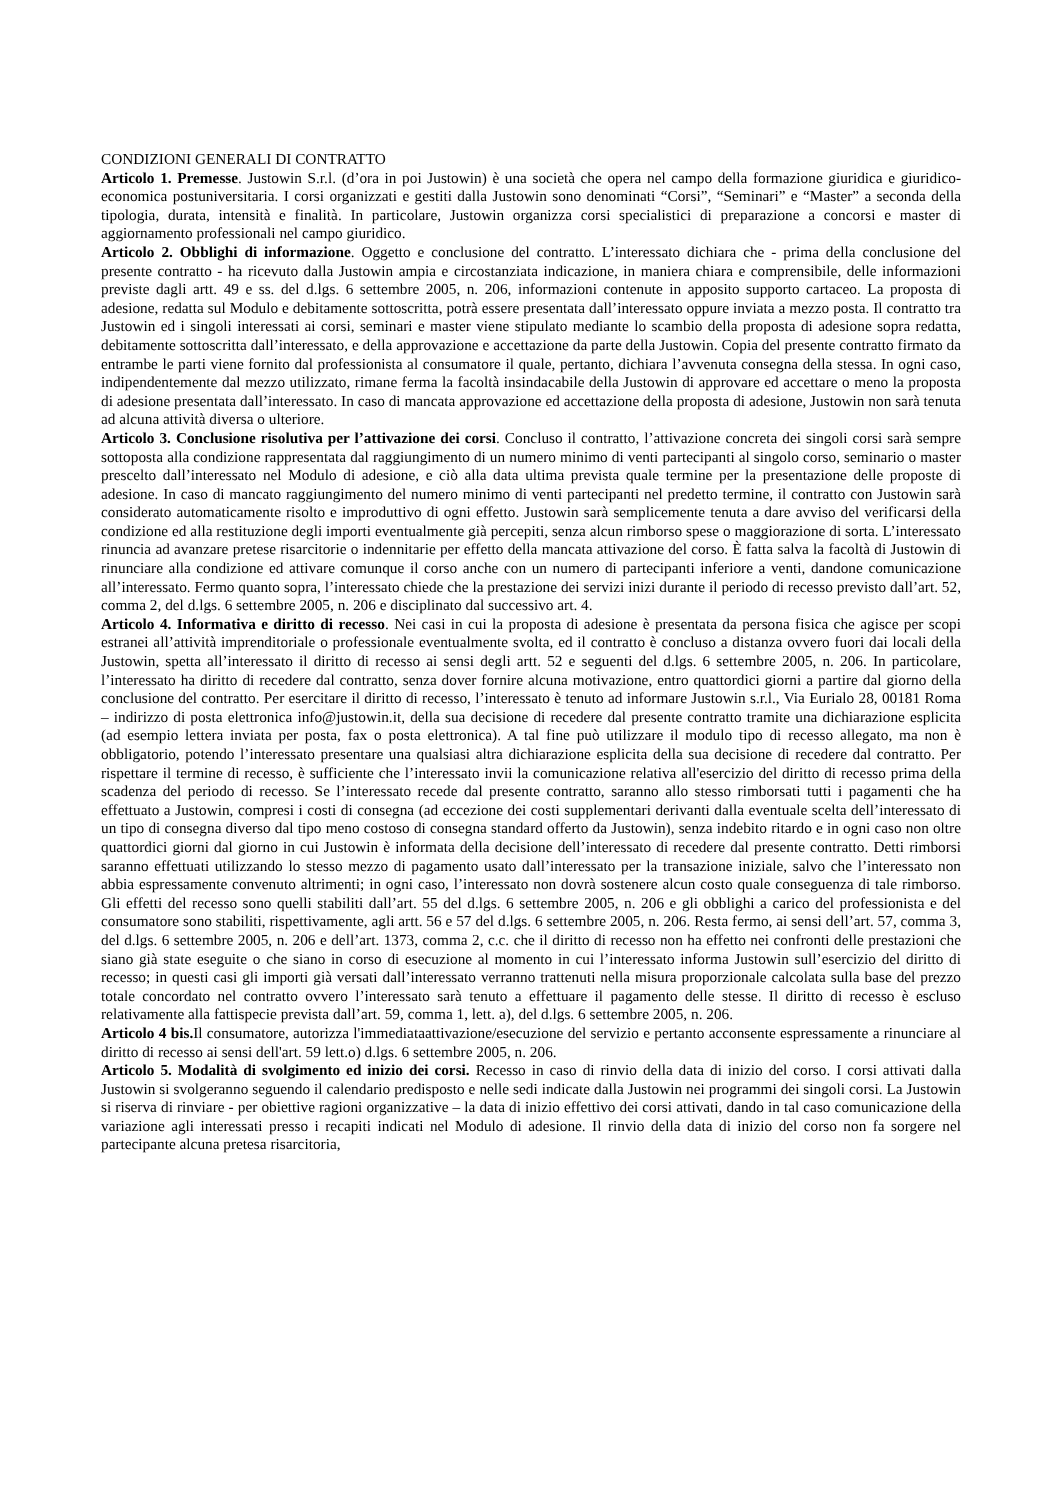CONDIZIONI GENERALI DI CONTRATTO
Articolo 1. Premesse. Justowin S.r.l. (d’ora in poi Justowin) è una società che opera nel campo della formazione giuridica e giuridico-economica postuniversitaria. I corsi organizzati e gestiti dalla Justowin sono denominati “Corsi”, “Seminari” e “Master” a seconda della tipologia, durata, intensità e finalità. In particolare, Justowin organizza corsi specialistici di preparazione a concorsi e master di aggiornamento professionali nel campo giuridico.
Articolo 2. Obblighi di informazione. Oggetto e conclusione del contratto. L’interessato dichiara che - prima della conclusione del presente contratto - ha ricevuto dalla Justowin ampia e circostanziata indicazione, in maniera chiara e comprensibile, delle informazioni previste dagli artt. 49 e ss. del d.lgs. 6 settembre 2005, n. 206, informazioni contenute in apposito supporto cartaceo. La proposta di adesione, redatta sul Modulo e debitamente sottoscritta, potrà essere presentata dall’interessato oppure inviata a mezzo posta. Il contratto tra Justowin ed i singoli interessati ai corsi, seminari e master viene stipulato mediante lo scambio della proposta di adesione sopra redatta, debitamente sottoscritta dall’interessato, e della approvazione e accettazione da parte della Justowin. Copia del presente contratto firmato da entrambe le parti viene fornito dal professionista al consumatore il quale, pertanto, dichiara l’avvenuta consegna della stessa. In ogni caso, indipendentemente dal mezzo utilizzato, rimane ferma la facoltà insindacabile della Justowin di approvare ed accettare o meno la proposta di adesione presentata dall’interessato. In caso di mancata approvazione ed accettazione della proposta di adesione, Justowin non sarà tenuta ad alcuna attività diversa o ulteriore.
Articolo 3. Conclusione risolutiva per l’attivazione dei corsi. Concluso il contratto, l’attivazione concreta dei singoli corsi sarà sempre sottoposta alla condizione rappresentata dal raggiungimento di un numero minimo di venti partecipanti al singolo corso, seminario o master prescelto dall’interessato nel Modulo di adesione, e ciò alla data ultima prevista quale termine per la presentazione delle proposte di adesione. In caso di mancato raggiungimento del numero minimo di venti partecipanti nel predetto termine, il contratto con Justowin sarà considerato automaticamente risolto e improduttivo di ogni effetto. Justowin sarà semplicemente tenuta a dare avviso del verificarsi della condizione ed alla restituzione degli importi eventualmente già percepiti, senza alcun rimborso spese o maggiorazione di sorta. L’interessato rinuncia ad avanzare pretese risarcitorie o indennitarie per effetto della mancata attivazione del corso. È fatta salva la facoltà di Justowin di rinunciare alla condizione ed attivare comunque il corso anche con un numero di partecipanti inferiore a venti, dandone comunicazione all’interessato. Fermo quanto sopra, l’interessato chiede che la prestazione dei servizi inizi durante il periodo di recesso previsto dall’art. 52, comma 2, del d.lgs. 6 settembre 2005, n. 206 e disciplinato dal successivo art. 4.
Articolo 4. Informativa e diritto di recesso. Nei casi in cui la proposta di adesione è presentata da persona fisica che agisce per scopi estranei all’attività imprenditoriale o professionale eventualmente svolta, ed il contratto è concluso a distanza ovvero fuori dai locali della Justowin, spetta all’interessato il diritto di recesso ai sensi degli artt. 52 e seguenti del d.lgs. 6 settembre 2005, n. 206. In particolare, l’interessato ha diritto di recedere dal contratto, senza dover fornire alcuna motivazione, entro quattordici giorni a partire dal giorno della conclusione del contratto. Per esercitare il diritto di recesso, l’interessato è tenuto ad informare Justowin s.r.l., Via Eurialo 28, 00181 Roma – indirizzo di posta elettronica info@justowin.it, della sua decisione di recedere dal presente contratto tramite una dichiarazione esplicita (ad esempio lettera inviata per posta, fax o posta elettronica). A tal fine può utilizzare il modulo tipo di recesso allegato, ma non è obbligatorio, potendo l’interessato presentare una qualsiasi altra dichiarazione esplicita della sua decisione di recedere dal contratto. Per rispettare il termine di recesso, è sufficiente che l’interessato invii la comunicazione relativa all'esercizio del diritto di recesso prima della scadenza del periodo di recesso. Se l’interessato recede dal presente contratto, saranno allo stesso rimborsati tutti i pagamenti che ha effettuato a Justowin, compresi i costi di consegna (ad eccezione dei costi supplementari derivanti dalla eventuale scelta dell’interessato di un tipo di consegna diverso dal tipo meno costoso di consegna standard offerto da Justowin), senza indebito ritardo e in ogni caso non oltre quattordici giorni dal giorno in cui Justowin è informata della decisione dell’interessato di recedere dal presente contratto. Detti rimborsi saranno effettuati utilizzando lo stesso mezzo di pagamento usato dall’interessato per la transazione iniziale, salvo che l’interessato non abbia espressamente convenuto altrimenti; in ogni caso, l’interessato non dovrà sostenere alcun costo quale conseguenza di tale rimborso. Gli effetti del recesso sono quelli stabiliti dall’art. 55 del d.lgs. 6 settembre 2005, n. 206 e gli obblighi a carico del professionista e del consumatore sono stabiliti, rispettivamente, agli artt. 56 e 57 del d.lgs. 6 settembre 2005, n. 206. Resta fermo, ai sensi dell’art. 57, comma 3, del d.lgs. 6 settembre 2005, n. 206 e dell’art. 1373, comma 2, c.c. che il diritto di recesso non ha effetto nei confronti delle prestazioni che siano già state eseguite o che siano in corso di esecuzione al momento in cui l’interessato informa Justowin sull’esercizio del diritto di recesso; in questi casi gli importi già versati dall’interessato verranno trattenuti nella misura proporzionale calcolata sulla base del prezzo totale concordato nel contratto ovvero l’interessato sarà tenuto a effettuare il pagamento delle stesse. Il diritto di recesso è escluso relativamente alla fattispecie prevista dall’art. 59, comma 1, lett. a), del d.lgs. 6 settembre 2005, n. 206.
Articolo 4 bis. Il consumatore, autorizza l'immediataattivazione/esecuzione del servizio e pertanto acconsente espressamente a rinunciare al diritto di recesso ai sensi dell'art. 59 lett.o) d.lgs. 6 settembre 2005, n. 206.
Articolo 5. Modalità di svolgimento ed inizio dei corsi. Recesso in caso di rinvio della data di inizio del corso. I corsi attivati dalla Justowin si svolgeranno seguendo il calendario predisposto e nelle sedi indicate dalla Justowin nei programmi dei singoli corsi. La Justowin si riserva di rinviare - per obiettive ragioni organizzative – la data di inizio effettivo dei corsi attivati, dando in tal caso comunicazione della variazione agli interessati presso i recapiti indicati nel Modulo di adesione. Il rinvio della data di inizio del corso non fa sorgere nel partecipante alcuna pretesa risarcitoria,